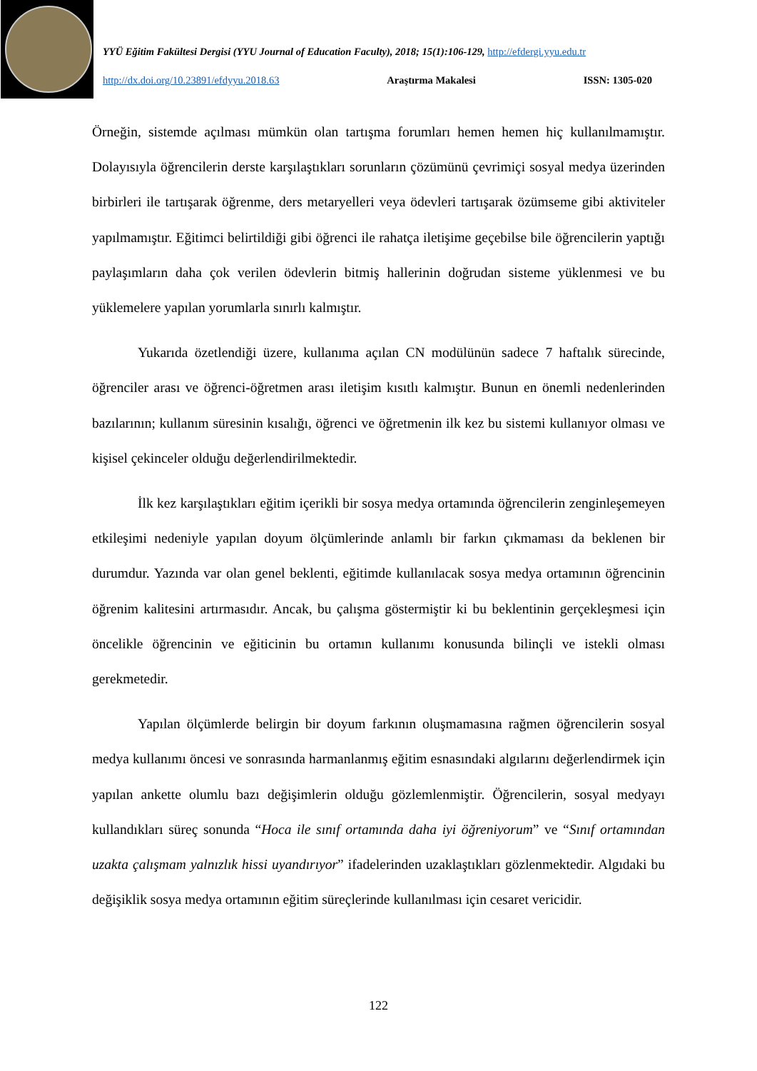YYÜ Eğitim Fakültesi Dergisi (YYU Journal of Education Faculty), 2018; 15(1):106-129, http://efdergi.yyu.edu.tr
http://dx.doi.org/10.23891/efdyyu.2018.63 Araştırma Makalesi ISSN: 1305-020
Örneğin, sistemde açılması mümkün olan tartışma forumları hemen hemen hiç kullanılmamıştır. Dolayısıyla öğrencilerin derste karşılaştıkları sorunların çözümünü çevrimiçi sosyal medya üzerinden birbirleri ile tartışarak öğrenme, ders metaryelleri veya ödevleri tartışarak özümseme gibi aktiviteler yapılmamıştır. Eğitimci belirtildiği gibi öğrenci ile rahatça iletişime geçebilse bile öğrencilerin yaptığı paylaşımların daha çok verilen ödevlerin bitmiş hallerinin doğrudan sisteme yüklenmesi ve bu yüklemelere yapılan yorumlarla sınırlı kalmıştır.
Yukarıda özetlendiği üzere, kullanıma açılan CN modülünün sadece 7 haftalık sürecinde, öğrenciler arası ve öğrenci-öğretmen arası iletişim kısıtlı kalmıştır. Bunun en önemli nedenlerinden bazılarının; kullanım süresinin kısalığı, öğrenci ve öğretmenin ilk kez bu sistemi kullanıyor olması ve kişisel çekinceler olduğu değerlendirilmektedir.
İlk kez karşılaştıkları eğitim içerikli bir sosya medya ortamında öğrencilerin zenginleşemeyen etkileşimi nedeniyle yapılan doyum ölçümlerinde anlamlı bir farkın çıkmaması da beklenen bir durumdur. Yazında var olan genel beklenti, eğitimde kullanılacak sosya medya ortamının öğrencinin öğrenim kalitesini artırmasıdır. Ancak, bu çalışma göstermiştir ki bu beklentinin gerçekleşmesi için öncelikle öğrencinin ve eğiticinin bu ortamın kullanımı konusunda bilinçli ve istekli olması gerekmetedir.
Yapılan ölçümlerde belirgin bir doyum farkının oluşmamasına rağmen öğrencilerin sosyal medya kullanımı öncesi ve sonrasında harmanlanmış eğitim esnasındaki algılarını değerlendirmek için yapılan ankette olumlu bazı değişimlerin olduğu gözlemlenmiştir. Öğrencilerin, sosyal medyayı kullandıkları süreç sonunda “Hoca ile sınıf ortamında daha iyi öğreniyorum” ve “Sınıf ortamından uzakta çalışmam yalnızlık hissi uyandırıyor” ifadelerinden uzaklaştıkları gözlenmektedir. Algıdaki bu değişiklik sosya medya ortamının eğitim süreçlerinde kullanılması için cesaret vericidir.
122